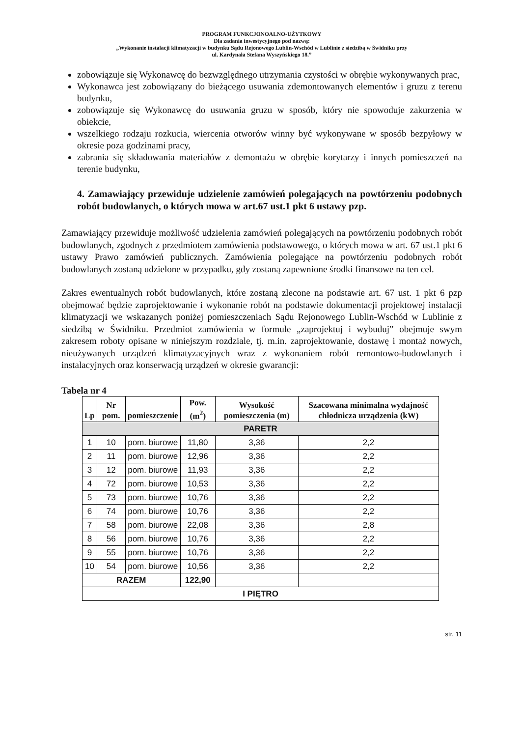PROGRAM FUNKCJONOALNO-UŻYTKOWY
Dla zadania inwestycyjnego pod nazwą:
„Wykonanie instalacji klimatyzacji w budynku Sądu Rejonowego Lublin-Wschód w Lublinie z siedzibą w Świdniku przy
ul. Kardynała Stefana Wyszyńskiego 18.”
zobowiązuje się Wykonawcę do bezwzględnego utrzymania czystości w obrębie wykonywanych prac,
Wykonawca jest zobowiązany do bieżącego usuwania zdemontowanych elementów i gruzu z terenu budynku,
zobowiązuje się Wykonawcę do usuwania gruzu w sposób, który nie spowoduje zakurzenia w obiekcie,
wszelkiego rodzaju rozkucia, wiercenia otworów winny być wykonywane w sposób bezpyłowy w okresie poza godzinami pracy,
zabrania się składowania materiałów z demontażu w obrębie korytarzy i innych pomieszczeń na terenie budynku,
4. Zamawiający przewiduje udzielenie zamówień polegających na powtórzeniu podobnych robót budowlanych, o których mowa w art.67 ust.1 pkt 6 ustawy pzp.
Zamawiający przewiduje możliwość udzielenia zamówień polegających na powtórzeniu podobnych robót budowlanych, zgodnych z przedmiotem zamówienia podstawowego, o których mowa w art. 67 ust.1 pkt 6 ustawy Prawo zamówień publicznych. Zamówienia polegające na powtórzeniu podobnych robót budowlanych zostaną udzielone w przypadku, gdy zostaną zapewnione środki finansowe na ten cel.
Zakres ewentualnych robót budowlanych, które zostaną zlecone na podstawie art. 67 ust. 1 pkt 6 pzp obejmować będzie zaprojektowanie i wykonanie robót na podstawie dokumentacji projektowej instalacji klimatyzacji we wskazanych poniżej pomieszczeniach Sądu Rejonowego Lublin-Wschód w Lublinie z siedzibą w Świdniku. Przedmiot zamówienia w formule „zaprojektuj i wybuduj” obejmuje swym zakresem roboty opisane w niniejszym rozdziale, tj. m.in. zaprojektowanie, dostawę i montaż nowych, nieużywanych urządzeń klimatyzacyjnych wraz z wykonaniem robót remontowo-budowlanych i instalacyjnych oraz konserwacją urządzeń w okresie gwarancji:
Tabela nr 4
| Lp | Nr pom. | pomieszczenie | Pow. (m<sup>2</sup>) | Wysokość pomieszczenia (m) | Szacowana minimalna wydajność chłodnicza urządzenia (kW) |
| --- | --- | --- | --- | --- | --- |
| PARETR | | | | | |
| 1 | 10 | pom. biurowe | 11,80 | 3,36 | 2,2 |
| 2 | 11 | pom. biurowe | 12,96 | 3,36 | 2,2 |
| 3 | 12 | pom. biurowe | 11,93 | 3,36 | 2,2 |
| 4 | 72 | pom. biurowe | 10,53 | 3,36 | 2,2 |
| 5 | 73 | pom. biurowe | 10,76 | 3,36 | 2,2 |
| 6 | 74 | pom. biurowe | 10,76 | 3,36 | 2,2 |
| 7 | 58 | pom. biurowe | 22,08 | 3,36 | 2,8 |
| 8 | 56 | pom. biurowe | 10,76 | 3,36 | 2,2 |
| 9 | 55 | pom. biurowe | 10,76 | 3,36 | 2,2 |
| 10 | 54 | pom. biurowe | 10,56 | 3,36 | 2,2 |
| RAZEM | | | 122,90 | | |
| I PIĘTRO | | | | | |
str. 11